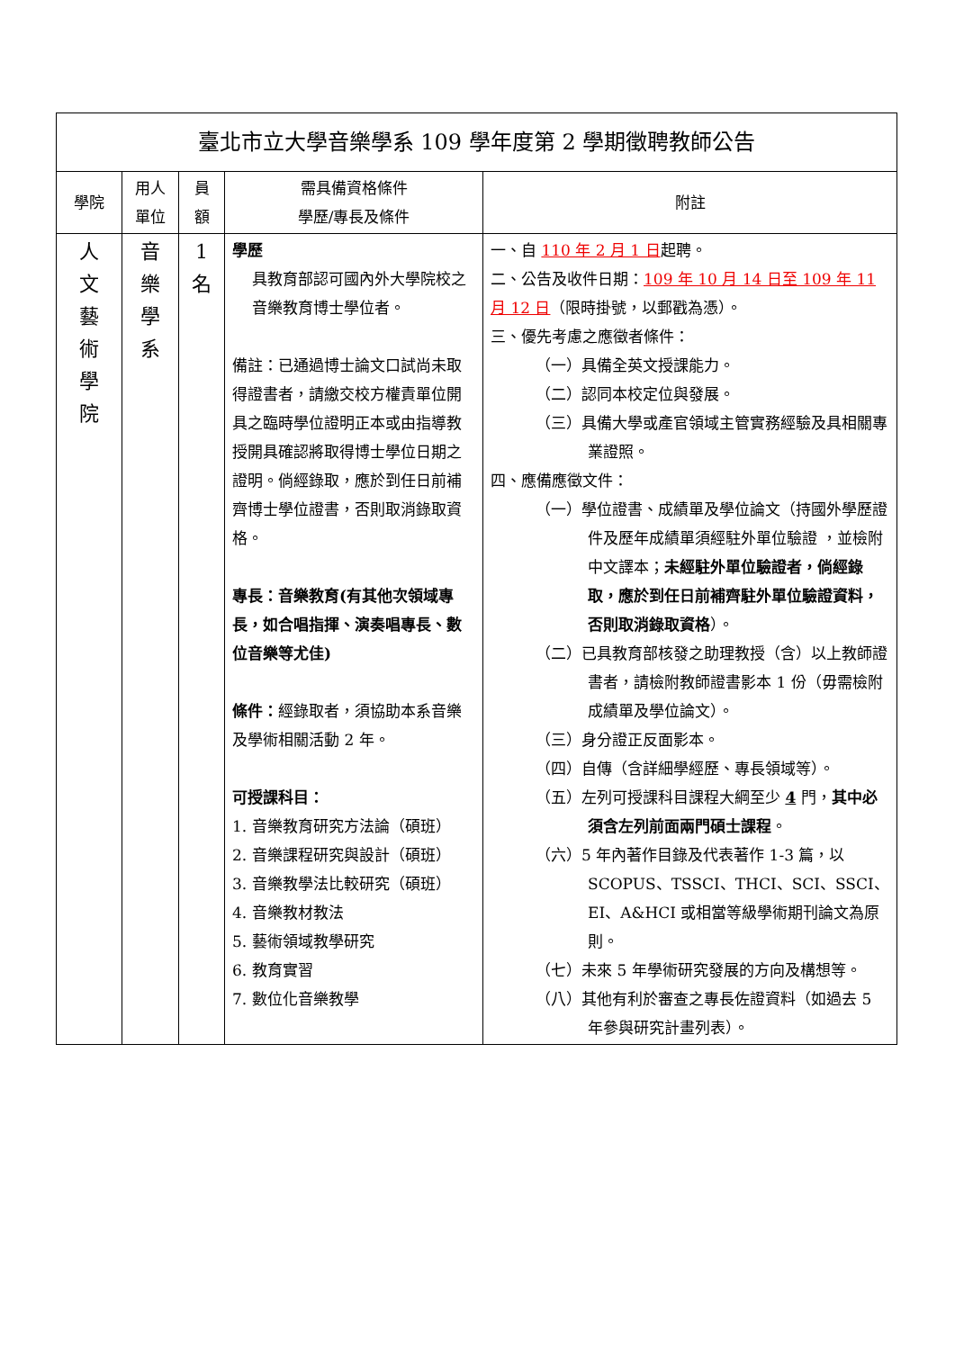| 臺北市立大學音樂學系 109 學年度第 2 學期徵聘教師公告 | | | | |
| 學院 | 用人 單位 | 員 額 | 需具備資格條件 學歷/專長及條件 | 附註 |
| 人 文 藝 術 學 院 | 音 樂 學 系 | 1 名 | 學歷 具教育部認可國內外大學院校之音樂教育博士學位者。 備註：已通過博士論文口試尚未取得證書者，請繳交校方權責單位開具之臨時學位證明正本或由指導教授開具確認將取得博士學位日期之證明。倘經錄取，應於到任日前補齊博士學位證書，否則取消錄取資格。 專長：音樂教育(有其他次領域專長，如合唱指揮、演奏唱專長、數位音樂等尤佳) 條件： 經錄取者，須協助本系音樂及學術相關活動 2 年。 可授課科目： 1. 音樂教育研究方法論（碩班） 2. 音樂課程研究與設計（碩班） 3. 音樂教學法比較研究（碩班） 4. 音樂教材教法 5. 藝術領域教學研究 6. 教育實習 7. 數位化音樂教學 | 一、自 110 年 2 月 1 日 起聘。 二、公告及收件日期： 109 年 10 月 14 日至 109 年 11 月 12 日 （限時掛號，以郵戳為憑）。 三、優先考慮之應徵者條件： （一）具備全英文授課能力。 （二）認同本校定位與發展。 （三）具備大學或產官領域主管實務經驗及具相關專業證照。 四、應備應徵文件： （一）學位證書、成績單及學位論文（持國外學歷證件及歷年成績單須經駐外單位驗證 ，並檢附中文譯本； 未經駐外單位驗證者，倘經錄取，應於到任日前補齊駐外單位驗證資料，否則取消錄取資格 ）。 （二）已具教育部核發之助理教授（含）以上教師證書者，請檢附教師證書影本 1 份（毋需檢附成績單及學位論文）。 （三）身分證正反面影本。 （四）自傳（含詳細學經歷、專長領域等）。 （五）左列可授課科目課程大綱至少 4 門， 其中必須含左列前面兩門碩士課程 。 （六）5 年內著作目錄及代表著作 1-3 篇，以 SCOPUS、TSSCI、THCI、SCI、SSCI、EI、A&HCI 或相當等級學術期刊論文為原則。 （七）未來 5 年學術研究發展的方向及構想等。 （八）其他有利於審查之專長佐證資料（如過去 5 年參與研究計畫列表）。 |